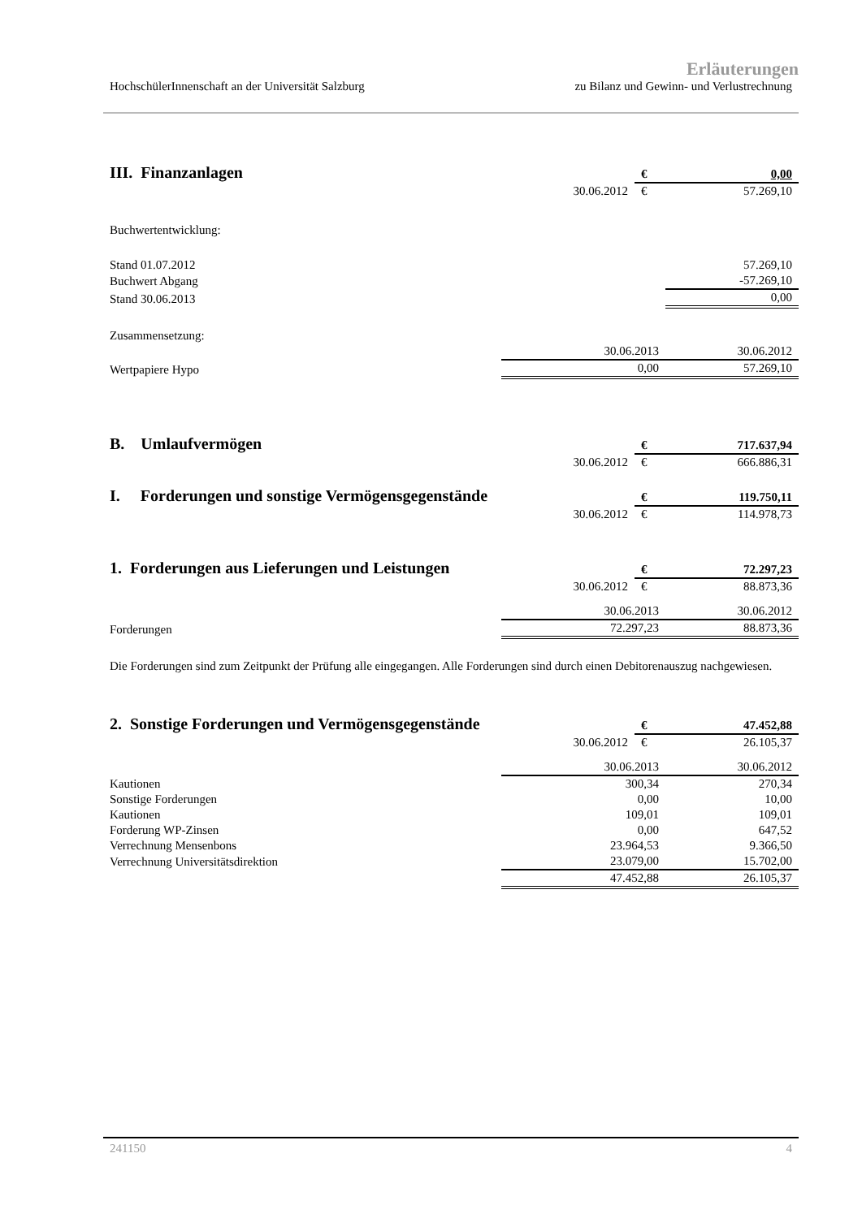Erläuterungen
HochschülerInnenschaft an der Universität Salzburg zu Bilanz und Gewinn- und Verlustrechnung
| III. Finanzanlagen | | € | 0,00 |
| | 30.06.2012 | € | 57.269,10 |
| Buchwertentwicklung: | | | |
| Stand 01.07.2012 | | | 57.269,10 |
| Buchwert Abgang | | | -57.269,10 |
| Stand 30.06.2013 | | | 0,00 |
| Zusammensetzung: | | | |
| | 30.06.2013 | | 30.06.2012 |
| Wertpapiere Hypo | 0,00 | | 57.269,10 |
| B. Umlaufvermögen | | € | 717.637,94 |
| | 30.06.2012 | € | 666.886,31 |
| I. Forderungen und sonstige Vermögensgegenstände | | € | 119.750,11 |
| | 30.06.2012 | € | 114.978,73 |
| 1. Forderungen aus Lieferungen und Leistungen | | € | 72.297,23 |
| | 30.06.2012 | € | 88.873,36 |
| | 30.06.2013 | | 30.06.2012 |
| Forderungen | 72.297,23 | | 88.873,36 |
Die Forderungen sind zum Zeitpunkt der Prüfung alle eingegangen. Alle Forderungen sind durch einen Debitorenauszug nachgewiesen.
| 2. Sonstige Forderungen und Vermögensgegenstände | | € | 47.452,88 |
| | 30.06.2012 | € | 26.105,37 |
| | 30.06.2013 | | 30.06.2012 |
| Kautionen | 300,34 | | 270,34 |
| Sonstige Forderungen | 0,00 | | 10,00 |
| Kautionen | 109,01 | | 109,01 |
| Forderung WP-Zinsen | 0,00 | | 647,52 |
| Verrechnung Mensenbons | 23.964,53 | | 9.366,50 |
| Verrechnung Universitätsdirektion | 23.079,00 | | 15.702,00 |
| | 47.452,88 | | 26.105,37 |
241150 4